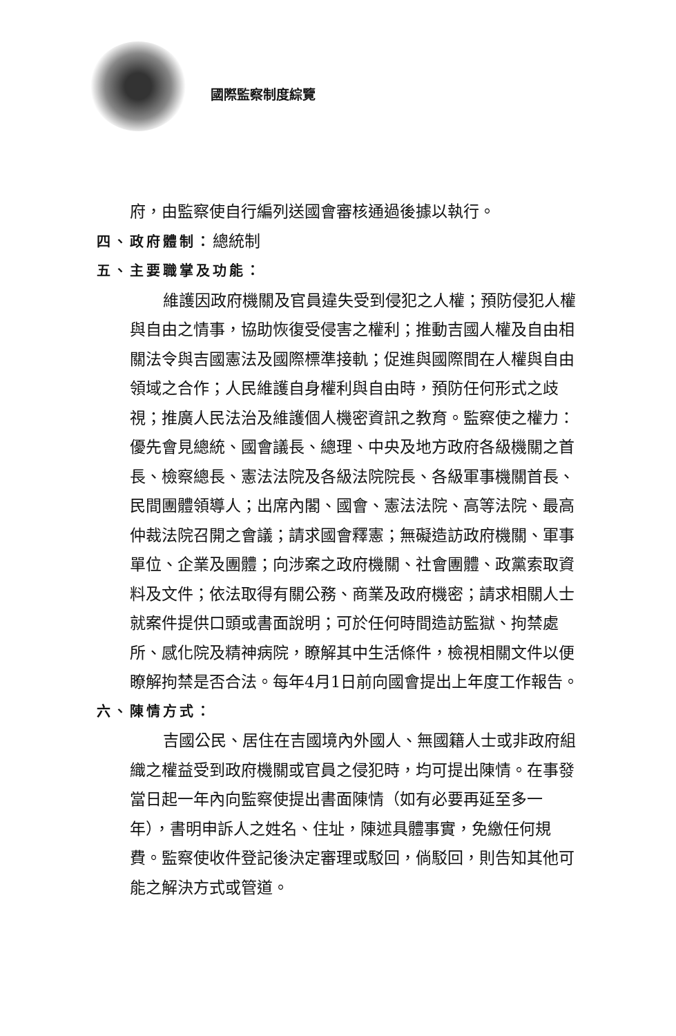國際監察制度綜覽
府，由監察使自行編列送國會審核通過後據以執行。
四、政府體制：總統制
五、主要職掌及功能：
維護因政府機關及官員違失受到侵犯之人權；預防侵犯人權與自由之情事，協助恢復受侵害之權利；推動吉國人權及自由相關法令與吉國憲法及國際標準接軌；促進與國際間在人權與自由領域之合作；人民維護自身權利與自由時，預防任何形式之歧視；推廣人民法治及維護個人機密資訊之教育。監察使之權力：優先會見總統、國會議長、總理、中央及地方政府各級機關之首長、檢察總長、憲法法院及各級法院院長、各級軍事機關首長、民間團體領導人；出席內閣、國會、憲法法院、高等法院、最高仲裁法院召開之會議；請求國會釋憲；無礙造訪政府機關、軍事單位、企業及團體；向涉案之政府機關、社會團體、政黨索取資料及文件；依法取得有關公務、商業及政府機密；請求相關人士就案件提供口頭或書面說明；可於任何時間造訪監獄、拘禁處所、感化院及精神病院，瞭解其中生活條件，檢視相關文件以便瞭解拘禁是否合法。每年4月1日前向國會提出上年度工作報告。
六、陳情方式：
吉國公民、居住在吉國境內外國人、無國籍人士或非政府組織之權益受到政府機關或官員之侵犯時，均可提出陳情。在事發當日起一年內向監察使提出書面陳情（如有必要再延至多一年），書明申訴人之姓名、住址，陳述具體事實，免繳任何規費。監察使收件登記後決定審理或駁回，倘駁回，則告知其他可能之解決方式或管道。